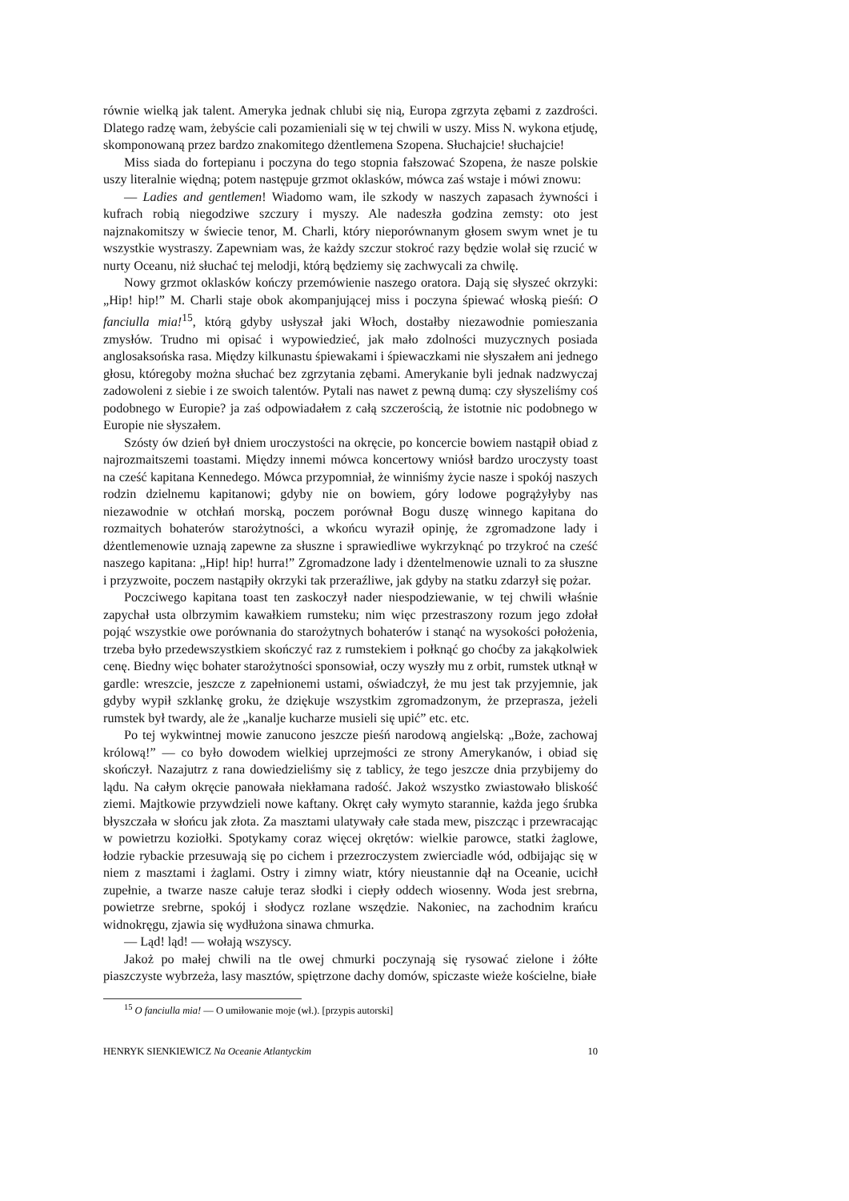równie wielką jak talent. Ameryka jednak chlubi się nią, Europa zgrzyta zębami z zazdrości. Dlatego radzę wam, żebyście cali pozamieniali się w tej chwili w uszy. Miss N. wykona etjudę, skomponowaną przez bardzo znakomitego dżentlemena Szopena. Słuchajcie! słuchajcie!
Miss siada do fortepianu i poczyna do tego stopnia fałszować Szopena, że nasze polskie uszy literalnie więdną; potem następuje grzmot oklasków, mówca zaś wstaje i mówi znowu:
— Ladies and gentlemen! Wiadomo wam, ile szkody w naszych zapasach żywności i kufrach robią niegodziwe szczury i myszy. Ale nadeszła godzina zemsty: oto jest najznakomitszy w świecie tenor, M. Charli, który nieporównanym głosem swym wnet je tu wszystkie wystraszy. Zapewniam was, że każdy szczur stokroć razy będzie wolał się rzucić w nurty Oceanu, niż słuchać tej melodji, którą będziemy się zachwycali za chwilę.
Nowy grzmot oklasków kończy przemówienie naszego oratora. Dają się słyszeć okrzyki: „Hip! hip!” M. Charli staje obok akompanjującej miss i poczyna śpiewać włoską pieśń: O fanciulla mia!<sup>15</sup>, którą gdyby usłyszał jaki Włoch, dostałby niezawodnie pomieszania zmysłów. Trudno mi opisać i wypowiedzieć, jak mało zdolności muzycznych posiada anglosaksońska rasa. Między kilkunastu śpiewakami i śpiewaczkami nie słyszałem ani jednego głosu, któregoby można słuchać bez zgrzytania zębami. Amerykanie byli jednak nadzwyczaj zadowoleni z siebie i ze swoich talentów. Pytali nas nawet z pewną dumą: czy słyszeliśmy coś podobnego w Europie? ja zaś odpowiadałem z całą szczerością, że istotnie nic podobnego w Europie nie słyszałem.
Szósty ów dzień był dniem uroczystości na okręcie, po koncercie bowiem nastąpił obiad z najrozmaitszemi toastami. Między innemi mówca koncertowy wniósł bardzo uroczysty toast na cześć kapitana Kennedego. Mówca przypomniał, że winniśmy życie nasze i spokój naszych rodzin dzielnemu kapitanowi; gdyby nie on bowiem, góry lodowe pogrążyłyby nas niezawodnie w otchłań morską, poczem porównał Bogu duszę winnego kapitana do rozmaitych bohaterów starożytności, a wkońcu wyraził opinję, że zgromadzone lady i dżentlemenowie uznają zapewne za słuszne i sprawiedliwe wykrzyknąć po trzykroć na cześć naszego kapitana: „Hip! hip! hurra!” Zgromadzone lady i dżentelmenowie uznali to za słuszne i przyzwoite, poczem nastąpiły okrzyki tak przeraźliwe, jak gdyby na statku zdarzył się pożar.
Poczciwego kapitana toast ten zaskoczył nader niespodziewanie, w tej chwili właśnie zapychał usta olbrzymim kawałkiem rumsteku; nim więc przestraszony rozum jego zdołał pojąć wszystkie owe porównania do starożytnych bohaterów i stanąć na wysokości położenia, trzeba było przedewszystkiem skończyć raz z rumstekiem i połknąć go choćby za jakąkolwiek cenę. Biedny więc bohater starożytności sponsowiał, oczy wyszły mu z orbit, rumstek utknął w gardle: wreszcie, jeszcze z zapełnionemi ustami, oświadczył, że mu jest tak przyjemnie, jak gdyby wypił szklankę groku, że dziękuje wszystkim zgromadzonym, że przeprasza, jeżeli rumstek był twardy, ale że „kanalje kucharze musieli się upić” etc. etc.
Po tej wykwintnej mowie zanucono jeszcze pieśń narodową angielską: „Boże, zachowaj królową!” — co było dowodem wielkiej uprzejmości ze strony Amerykanów, i obiad się skończył. Nazajutrz z rana dowiedzieliśmy się z tablicy, że tego jeszcze dnia przybijemy do lądu. Na całym okręcie panowała niekłamana radość. Jakoż wszystko zwiastowało bliskość ziemi. Majtkowie przywdzieli nowe kaftany. Okręt cały wymyto starannie, każda jego śrubka błyszczała w słońcu jak złota. Za masztami ulatywały całe stada mew, piszcząc i przewracając w powietrzu koziołki. Spotykamy coraz więcej okrętów: wielkie parowce, statki żaglowe, łodzie rybackie przesuwają się po cichem i przezroczystem zwierciadle wód, odbijając się w niem z masztami i żaglami. Ostry i zimny wiatr, który nieustannie dął na Oceanie, ucichł zupełnie, a twarze nasze całuje teraz słodki i ciepły oddech wiosenny. Woda jest srebrna, powietrze srebrne, spokój i słodycz rozlane wszędzie. Nakoniec, na zachodnim krańcu widnokręgu, zjawia się wydłużona sinawa chmurka.
— Ląd! ląd! — wołają wszyscy.
Jakoż po małej chwili na tle owej chmurki poczynają się rysować zielone i żółte piaszczyste wybrzeża, lasy masztów, spiętrzone dachy domów, spiczaste wieże kościelne, białe
<sup>15</sup> O fanciulla mia! — O umiłowanie moje (wł.). [przypis autorski]
HENRYK SIENKIEWICZ Na Oceanie Atlantyckim 10